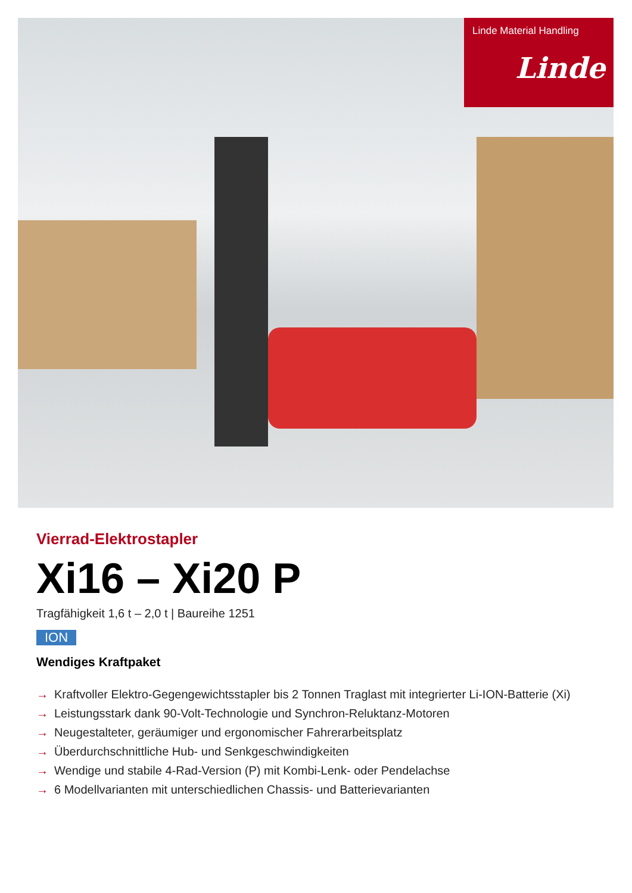Linde Material Handling
Linde
Vierrad-Elektrostapler
Xi16 – Xi20 P
Tragfähigkeit 1,6 t – 2,0 t | Baureihe 1251
ION
Wendiges Kraftpaket
→ Kraftvoller Elektro-Gegengewichtsstapler bis 2 Tonnen Traglast mit integrierter Li-ION-Batterie (Xi)
→ Leistungsstark dank 90-Volt-Technologie und Synchron-Reluktanz-Motoren
→ Neugestalteter, geräumiger und ergonomischer Fahrerarbeitsplatz
→ Überdurchschnittliche Hub- und Senkgeschwindigkeiten
→ Wendige und stabile 4-Rad-Version (P) mit Kombi-Lenk- oder Pendelachse
→ 6 Modellvarianten mit unterschiedlichen Chassis- und Batterievarianten